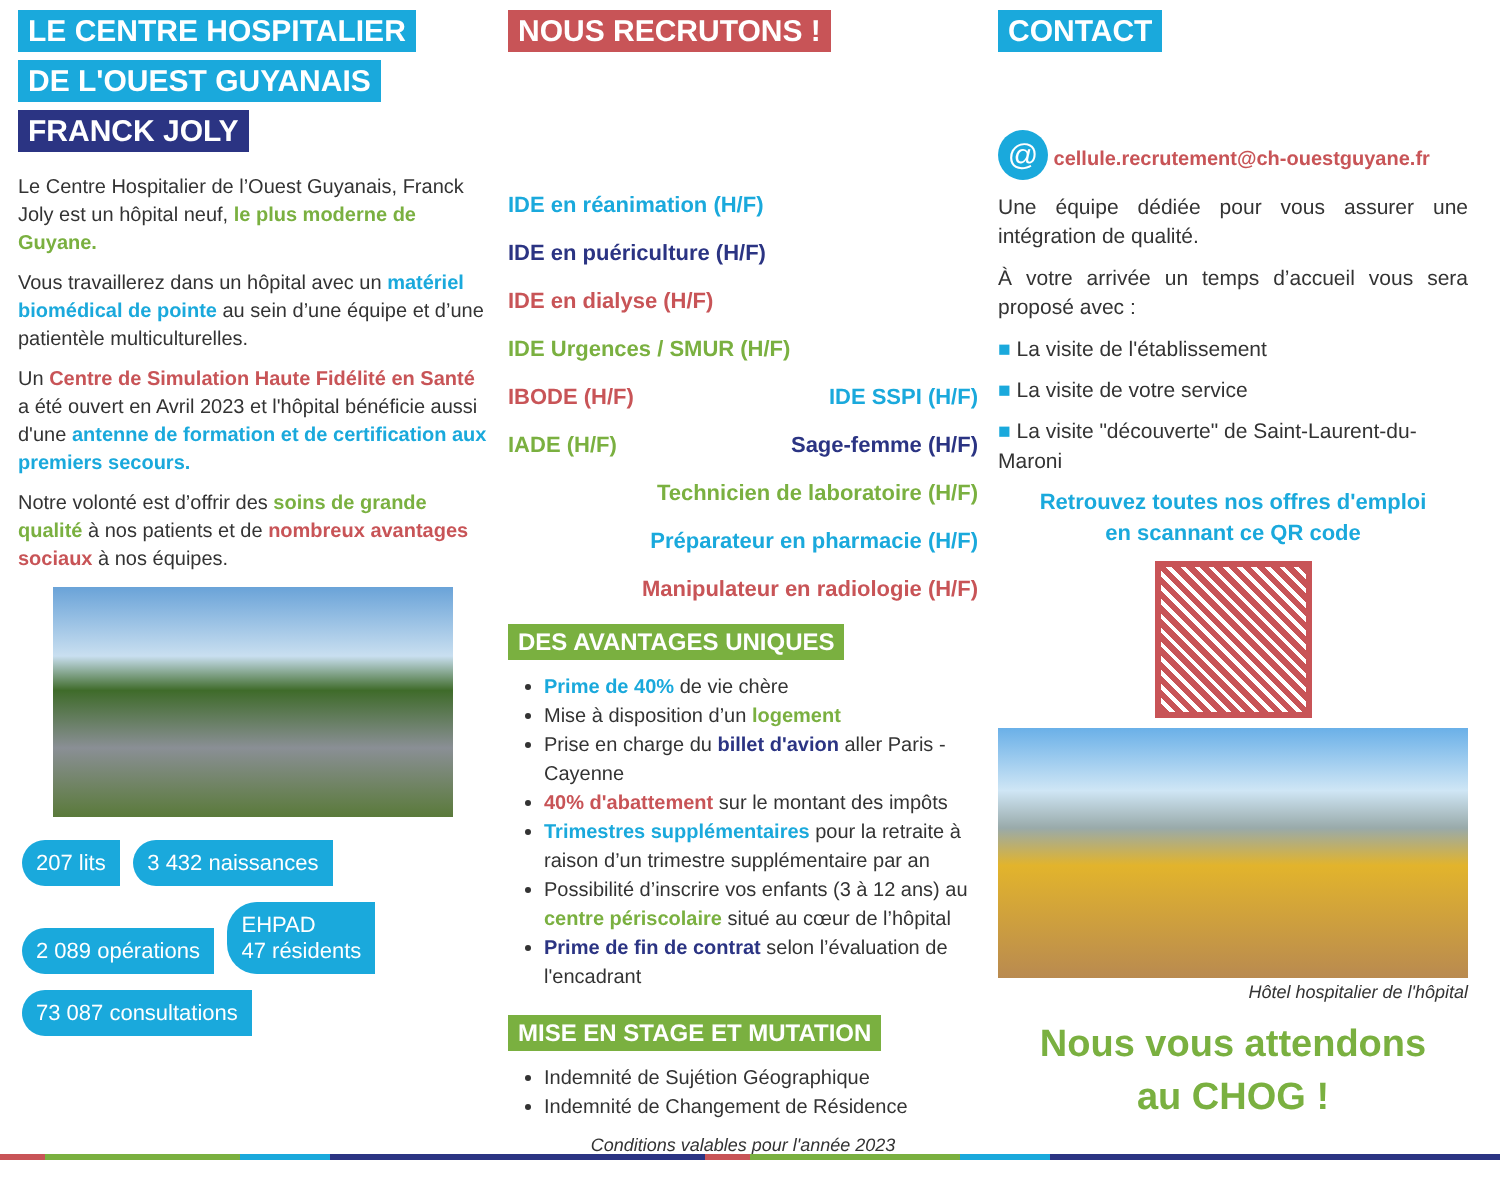LE CENTRE HOSPITALIER
DE L'OUEST GUYANAIS
FRANCK JOLY
Le Centre Hospitalier de l’Ouest Guyanais, Franck Joly est un hôpital neuf, le plus moderne de Guyane.
Vous travaillerez dans un hôpital avec un matériel biomédical de pointe au sein d’une équipe et d’une patientèle multiculturelles.
Un Centre de Simulation Haute Fidélité en Santé a été ouvert en Avril 2023 et l'hôpital bénéficie aussi d'une antenne de formation et de certification aux premiers secours.
Notre volonté est d’offrir des soins de grande qualité à nos patients et de nombreux avantages sociaux à nos équipes.
207 lits 3 432 naissances 2 089 opérations
EHPAD
47 résidents
73 087 consultations
NOUS RECRUTONS !
IDE en réanimation (H/F)
IDE en puériculture (H/F)
IDE en dialyse (H/F)
IDE Urgences / SMUR (H/F)
IBODE (H/F) IDE SSPI (H/F)
IADE (H/F) Sage-femme (H/F)
Technicien de laboratoire (H/F)
Préparateur en pharmacie (H/F)
Manipulateur en radiologie (H/F)
DES AVANTAGES UNIQUES
Prime de 40% de vie chère
Mise à disposition d’un logement
Prise en charge du billet d'avion aller Paris - Cayenne
40% d'abattement sur le montant des impôts
Trimestres supplémentaires pour la retraite à raison d’un trimestre supplémentaire par an
Possibilité d’inscrire vos enfants (3 à 12 ans) au centre périscolaire situé au cœur de l’hôpital
Prime de fin de contrat selon l’évaluation de l'encadrant
MISE EN STAGE ET MUTATION
Indemnité de Sujétion Géographique
Indemnité de Changement de Résidence
Conditions valables pour l'année 2023
CONTACT
@ cellule.recrutement@ch-ouestguyane.fr
Une équipe dédiée pour vous assurer une intégration de qualité.
À votre arrivée un temps d’accueil vous sera proposé avec :
■ La visite de l'établissement
■ La visite de votre service
■ La visite "découverte" de Saint-Laurent-du-Maroni
Retrouvez toutes nos offres d'emploi
en scannant ce QR code
Hôtel hospitalier de l'hôpital
Nous vous attendons
au CHOG !